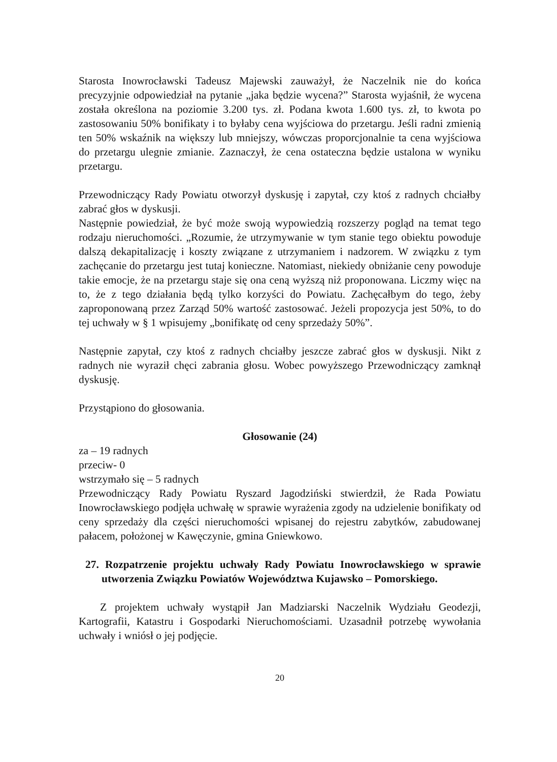Starosta Inowrocławski Tadeusz Majewski zauważył, że Naczelnik nie do końca precyzyjnie odpowiedział na pytanie „jaka będzie wycena?” Starosta wyjaśnił, że wycena została określona na poziomie 3.200 tys. zł. Podana kwota 1.600 tys. zł, to kwota po zastosowaniu 50% bonifikaty i to byłaby cena wyjściowa do przetargu. Jeśli radni zmienią ten 50% wskaźnik na większy lub mniejszy, wówczas proporcjonalnie ta cena wyjściowa do przetargu ulegnie zmianie. Zaznaczył, że cena ostateczna będzie ustalona w wyniku przetargu.
Przewodniczący Rady Powiatu otworzył dyskusję i zapytał, czy ktoś z radnych chciałby zabrać głos w dyskusji.
Następnie powiedział, że być może swoją wypowiedzią rozszerzy pogląd na temat tego rodzaju nieruchomości. „Rozumie, że utrzymywanie w tym stanie tego obiektu powoduje dalszą dekapitalizację i koszty związane z utrzymaniem i nadzorem. W związku z tym zachęcanie do przetargu jest tutaj konieczne. Natomiast, niekiedy obniżanie ceny powoduje takie emocje, że na przetargu staje się ona ceną wyższą niż proponowana. Liczmy więc na to, że z tego działania będą tylko korzyści do Powiatu. Zachęcałbym do tego, żeby zaproponowaną przez Zarząd 50% wartość zastosować. Jeżeli propozycja jest 50%, to do tej uchwały w § 1 wpisujemy „bonifikatę od ceny sprzedaży 50%”.
Następnie zapytał, czy ktoś z radnych chciałby jeszcze zabrać głos w dyskusji. Nikt z radnych nie wyraził chęci zabrania głosu. Wobec powyższego Przewodniczący zamknął dyskusję.
Przystąpiono do głosowania.
Głosowanie (24)
za – 19 radnych
przeciw- 0
wstrzymało się – 5 radnych
Przewodniczący Rady Powiatu Ryszard Jagodziński stwierdził, że Rada Powiatu Inowrocławskiego podjęła uchwałę w sprawie wyrażenia zgody na udzielenie bonifikaty od ceny sprzedaży dla części nieruchomości wpisanej do rejestru zabytków, zabudowanej pałacem, położonej w Kawęczynie, gmina Gniewkowo.
27. Rozpatrzenie projektu uchwały Rady Powiatu Inowrocławskiego w sprawie utworzenia Związku Powiatów Województwa Kujawsko – Pomorskiego.
Z projektem uchwały wystąpił Jan Madziarski Naczelnik Wydziału Geodezji, Kartografii, Katastru i Gospodarki Nieruchomościami. Uzasadnił potrzebę wywołania uchwały i wniósł o jej podjęcie.
20